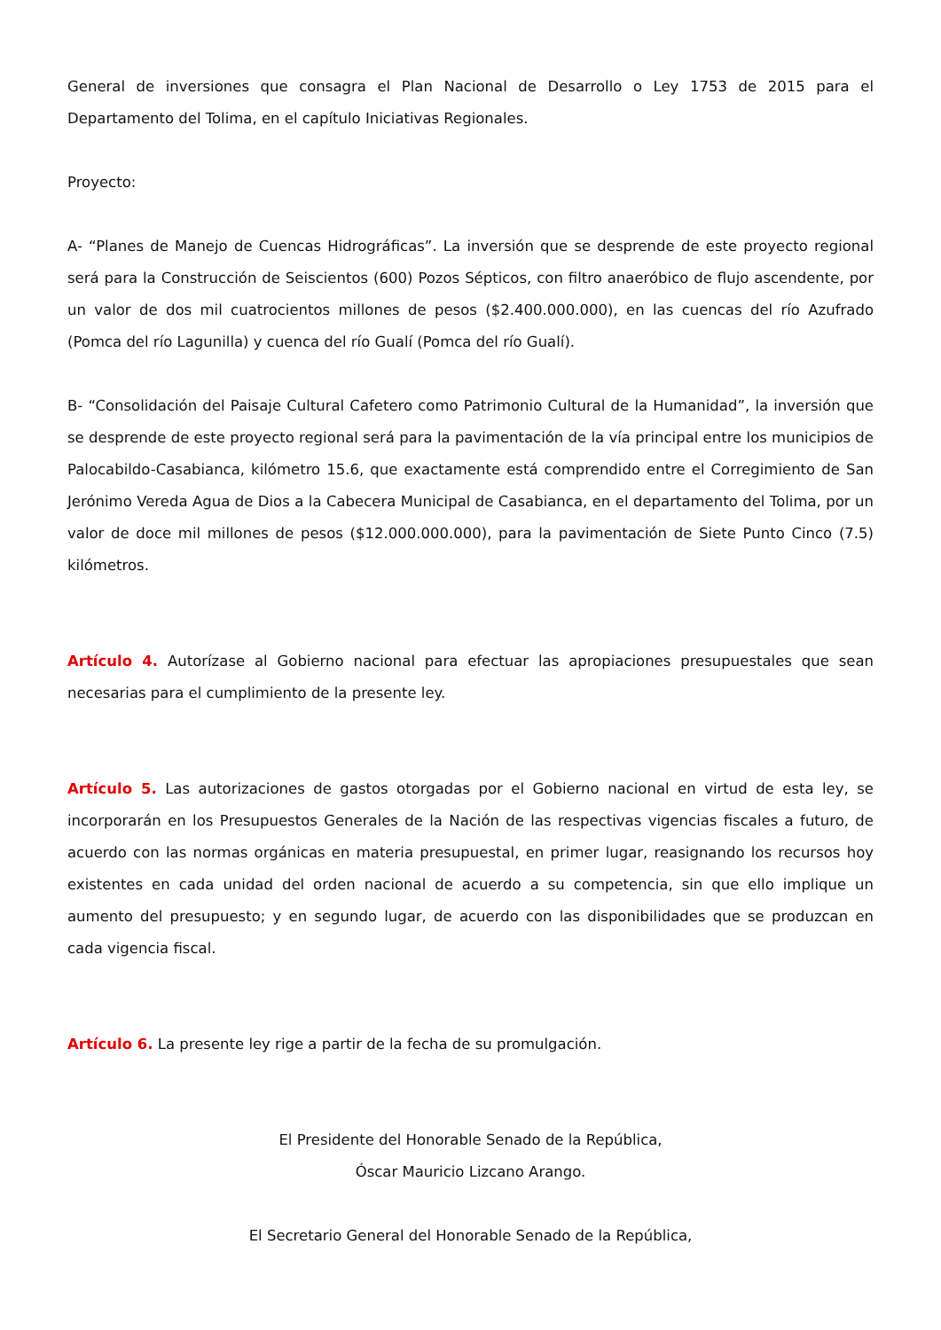General de inversiones que consagra el Plan Nacional de Desarrollo o Ley 1753 de 2015 para el Departamento del Tolima, en el capítulo Iniciativas Regionales.
Proyecto:
A- “Planes de Manejo de Cuencas Hidrográficas”. La inversión que se desprende de este proyecto regional será para la Construcción de Seiscientos (600) Pozos Sépticos, con filtro anaeróbico de flujo ascendente, por un valor de dos mil cuatrocientos millones de pesos ($2.400.000.000), en las cuencas del río Azufrado (Pomca del río Lagunilla) y cuenca del río Gualí (Pomca del río Gualí).
B- “Consolidación del Paisaje Cultural Cafetero como Patrimonio Cultural de la Humanidad”, la inversión que se desprende de este proyecto regional será para la pavimentación de la vía principal entre los municipios de Palocabildo-Casabianca, kilómetro 15.6, que exactamente está comprendido entre el Corregimiento de San Jerónimo Vereda Agua de Dios a la Cabecera Municipal de Casabianca, en el departamento del Tolima, por un valor de doce mil millones de pesos ($12.000.000.000), para la pavimentación de Siete Punto Cinco (7.5) kilómetros.
Artículo 4. Autorízase al Gobierno nacional para efectuar las apropiaciones presupuestales que sean necesarias para el cumplimiento de la presente ley.
Artículo 5. Las autorizaciones de gastos otorgadas por el Gobierno nacional en virtud de esta ley, se incorporarán en los Presupuestos Generales de la Nación de las respectivas vigencias fiscales a futuro, de acuerdo con las normas orgánicas en materia presupuestal, en primer lugar, reasignando los recursos hoy existentes en cada unidad del orden nacional de acuerdo a su competencia, sin que ello implique un aumento del presupuesto; y en segundo lugar, de acuerdo con las disponibilidades que se produzcan en cada vigencia fiscal.
Artículo 6. La presente ley rige a partir de la fecha de su promulgación.
El Presidente del Honorable Senado de la República,
Óscar Mauricio Lizcano Arango.
El Secretario General del Honorable Senado de la República,